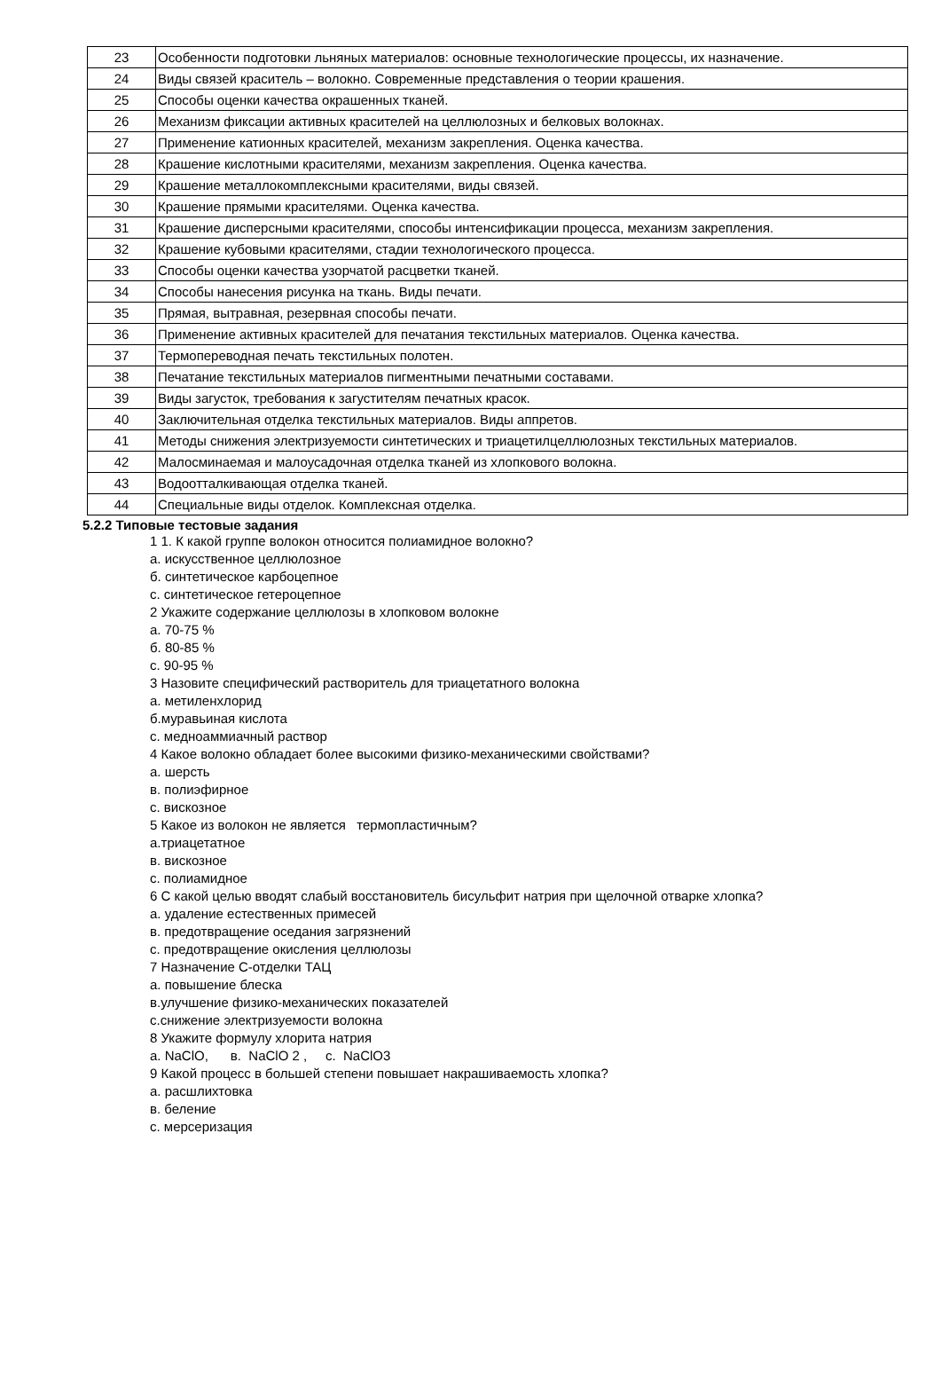| 23 | Особенности подготовки льняных материалов: основные технологические процессы, их назначение. |
| 24 | Виды связей краситель – волокно. Современные представления о теории крашения. |
| 25 | Способы оценки качества окрашенных тканей. |
| 26 | Механизм фиксации активных красителей на целлюлозных и белковых волокнах. |
| 27 | Применение катионных красителей, механизм закрепления. Оценка качества. |
| 28 | Крашение кислотными красителями, механизм закрепления. Оценка качества. |
| 29 | Крашение металлокомплексными красителями, виды связей. |
| 30 | Крашение прямыми красителями. Оценка качества. |
| 31 | Крашение дисперсными красителями, способы интенсификации процесса, механизм закрепления. |
| 32 | Крашение кубовыми красителями, стадии технологического процесса. |
| 33 | Способы оценки качества узорчатой расцветки тканей. |
| 34 | Способы нанесения рисунка на ткань. Виды печати. |
| 35 | Прямая, вытравная, резервная способы печати. |
| 36 | Применение активных красителей для печатания текстильных материалов. Оценка качества. |
| 37 | Термопереводная печать текстильных полотен. |
| 38 | Печатание текстильных материалов пигментными печатными составами. |
| 39 | Виды загусток, требования к загустителям печатных красок. |
| 40 | Заключительная отделка текстильных материалов. Виды аппретов. |
| 41 | Методы снижения электризуемости синтетических и триацетилцеллюлозных текстильных материалов. |
| 42 | Малосминаемая и малоусадочная отделка тканей из хлопкового волокна. |
| 43 | Водоотталкивающая отделка тканей. |
| 44 | Специальные виды отделок. Комплексная отделка. |
5.2.2 Типовые тестовые задания
1 1. К какой группе волокон относится полиамидное волокно?
а. искусственное целлюлозное
б. синтетическое карбоцепное
с. синтетическое гетероцепное
2 Укажите содержание целлюлозы в хлопковом волокне
а. 70-75 %
б. 80-85 %
с. 90-95 %
3 Назовите специфический растворитель для триацетатного волокна
а. метиленхлорид
б.муравьиная кислота
с. медноаммиачный раствор
4 Какое волокно обладает более высокими физико-механическими свойствами?
а. шерсть
в. полиэфирное
с. вискозное
5 Какое из волокон не является термопластичным?
а.триацетатное
в. вискозное
с. полиамидное
6 С какой целью вводят слабый восстановитель бисульфит натрия при щелочной отварке хлопка?
а. удаление естественных примесей
в. предотвращение оседания загрязнений
с. предотвращение окисления целлюлозы
7 Назначение С-отделки ТАЦ
а. повышение блеска
в.улучшение физико-механических показателей
с.снижение электризуемости волокна
8 Укажите формулу хлорита натрия
а. NaClO, в. NaClO 2 , с. NaClO3
9 Какой процесс в большей степени повышает накрашиваемость хлопка?
а. расшлихтовка
в. беление
с. мерсеризация